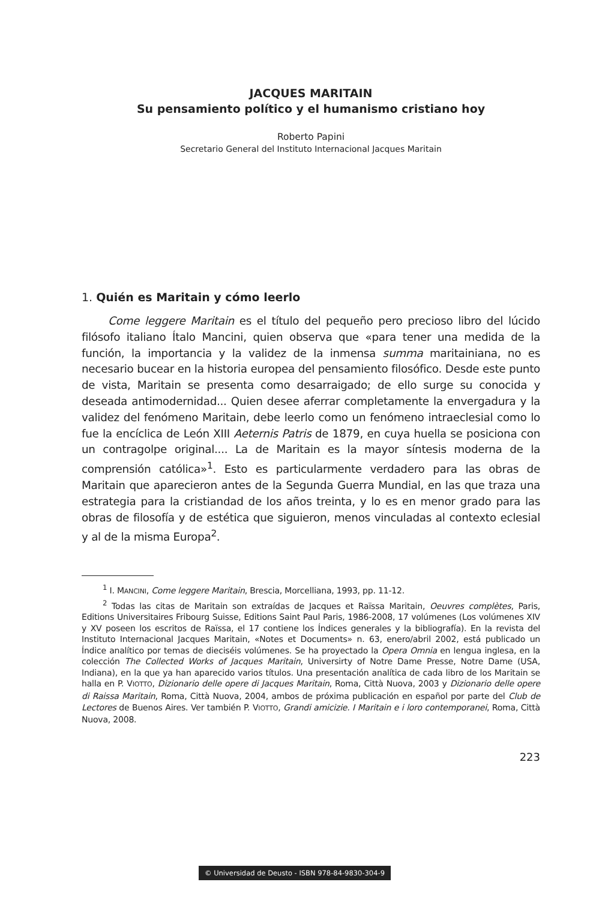JACQUES MARITAIN
Su pensamiento político y el humanismo cristiano hoy
Roberto Papini
Secretario General del Instituto Internacional Jacques Maritain
1. Quién es Maritain y cómo leerlo
Come leggere Maritain es el título del pequeño pero precioso libro del lúcido filósofo italiano Ítalo Mancini, quien observa que «para tener una medida de la función, la importancia y la validez de la inmensa summa maritainiana, no es necesario bucear en la historia europea del pensamiento filosófico. Desde este punto de vista, Maritain se presenta como desarraigado; de ello surge su conocida y deseada antimodernidad... Quien desee aferrar completamente la envergadura y la validez del fenómeno Maritain, debe leerlo como un fenómeno intraeclesial como lo fue la encíclica de León XIII Aeternis Patris de 1879, en cuya huella se posiciona con un contragolpe original.... La de Maritain es la mayor síntesis moderna de la comprensión católica»<sup>1</sup>. Esto es particularmente verdadero para las obras de Maritain que aparecieron antes de la Segunda Guerra Mundial, en las que traza una estrategia para la cristiandad de los años treinta, y lo es en menor grado para las obras de filosofía y de estética que siguieron, menos vinculadas al contexto eclesial y al de la misma Europa<sup>2</sup>.
<sup>1</sup> I. MANCINI, Come leggere Maritain, Brescia, Morcelliana, 1993, pp. 11-12.
<sup>2</sup> Todas las citas de Maritain son extraídas de Jacques et Raïssa Maritain, Oeuvres complètes, Paris, Editions Universitaires Fribourg Suisse, Editions Saint Paul Paris, 1986-2008, 17 volúmenes (Los volúmenes XIV y XV poseen los escritos de Raïssa, el 17 contiene los Índices generales y la bibliografía). En la revista del Instituto Internacional Jacques Maritain, «Notes et Documents» n. 63, enero/abril 2002, está publicado un Índice analítico por temas de dieciséis volúmenes. Se ha proyectado la Opera Omnia en lengua inglesa, en la colección The Collected Works of Jacques Maritain, Universirty of Notre Dame Presse, Notre Dame (USA, Indiana), en la que ya han aparecido varios títulos. Una presentación analítica de cada libro de los Maritain se halla en P. VIOTTO, Dizionario delle opere di Jacques Maritain, Roma, Città Nuova, 2003 y Dizionario delle opere di Raissa Maritain, Roma, Città Nuova, 2004, ambos de próxima publicación en español por parte del Club de Lectores de Buenos Aires. Ver también P. VIOTTO, Grandi amicizie. I Maritain e i loro contemporanei, Roma, Città Nuova, 2008.
223
© Universidad de Deusto - ISBN 978-84-9830-304-9